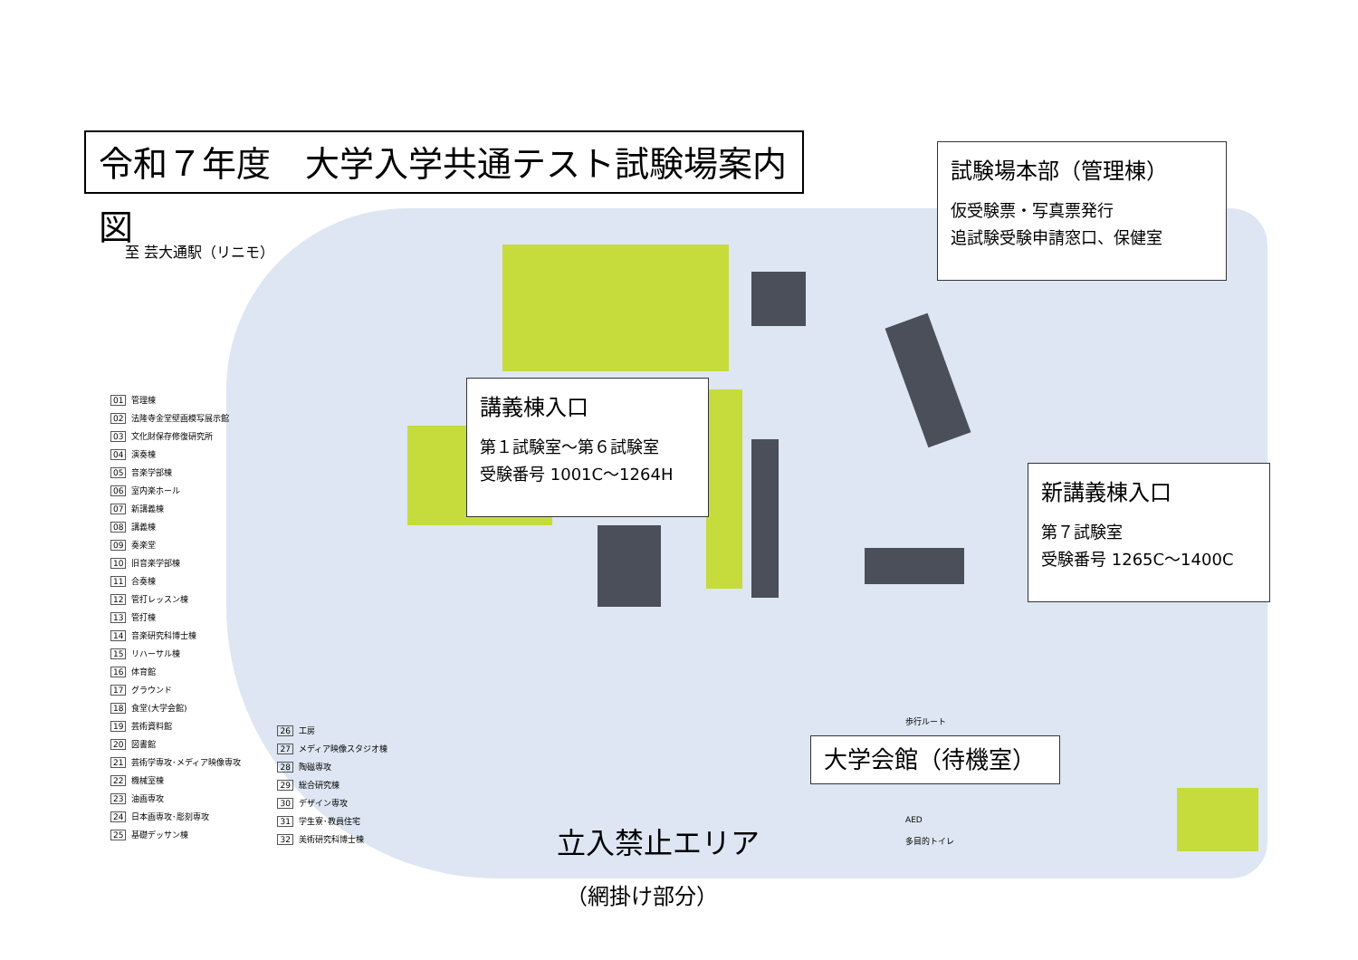令和７年度　大学入学共通テスト試験場案内図
至 芸大通駅（リニモ）
試験場本部（管理棟）
仮受験票・写真票発行
追試験受験申請窓口、保健室
講義棟入口
第１試験室～第６試験室
受験番号 1001C～1264H
新講義棟入口
第７試験室
受験番号 1265C～1400C
大学会館（待機室）
01 管理棟
02 法隆寺金堂壁画模写展示館
03 文化財保存修復研究所
04 演奏棟
05 音楽学部棟
06 室内楽ホール
07 新講義棟
08 講義棟
09 奏楽堂
10 旧音楽学部棟
11 合奏棟
12 管打レッスン棟
13 管打棟
14 音楽研究科博士棟
15 リハーサル棟
16 体育館
17 グラウンド
18 食堂(大学会館)
19 芸術資料館
20 図書館
21 芸術学専攻･メディア映像専攻
22 機械室棟
23 油画専攻
24 日本画専攻･彫刻専攻
25 基礎デッサン棟
26 工房
27 メディア映像スタジオ棟
28 陶磁専攻
29 総合研究棟
30 デザイン専攻
31 学生寮･教員住宅
32 美術研究科博士棟
歩行ルート
AED
多目的トイレ
立入禁止エリア
（網掛け部分）